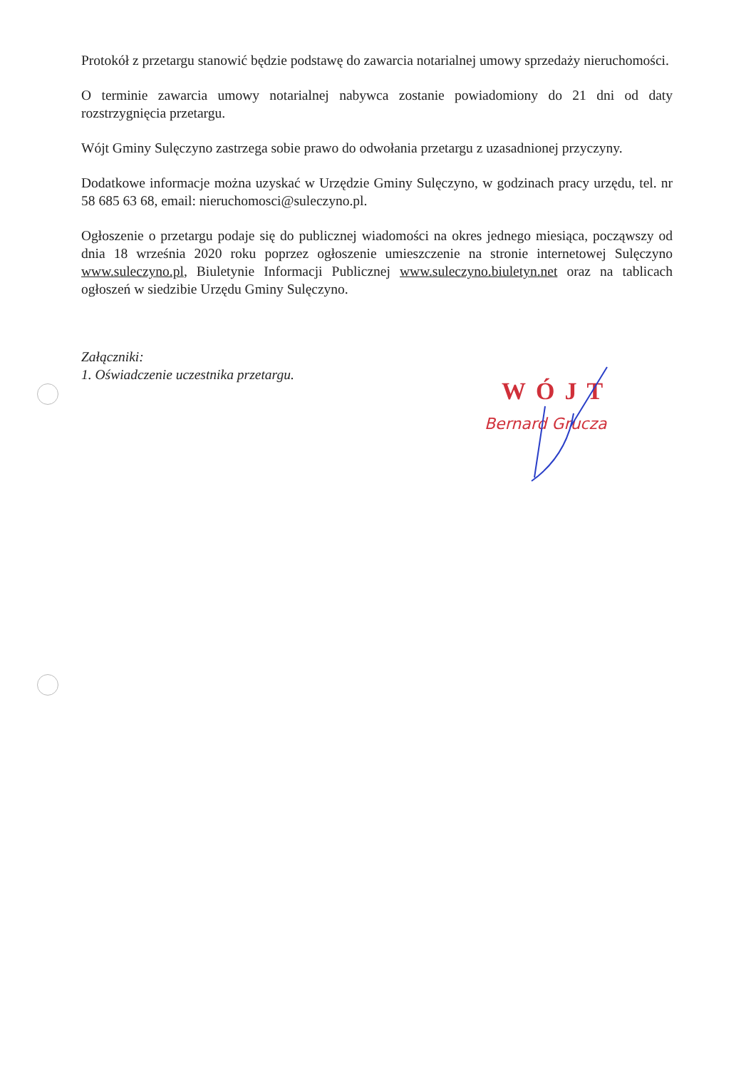Protokół z przetargu stanowić będzie podstawę do zawarcia notarialnej umowy sprzedaży nieruchomości.
O terminie zawarcia umowy notarialnej nabywca zostanie powiadomiony do 21 dni od daty rozstrzygnięcia przetargu.
Wójt Gminy Sulęczyno zastrzega sobie prawo do odwołania przetargu z uzasadnionej przyczyny.
Dodatkowe informacje można uzyskać w Urzędzie Gminy Sulęczyno, w godzinach pracy urzędu, tel. nr 58 685 63 68, email: nieruchomosci@suleczyno.pl.
Ogłoszenie o przetargu podaje się do publicznej wiadomości na okres jednego miesiąca, począwszy od dnia 18 września 2020 roku poprzez ogłoszenie umieszczenie na stronie internetowej Sulęczyno www.suleczyno.pl, Biuletynie Informacji Publicznej www.suleczyno.biuletyn.net oraz na tablicach ogłoszeń w siedzibie Urzędu Gminy Sulęczyno.
Załączniki:
1. Oświadczenie uczestnika przetargu.
WÓJT
Bernard Grucza